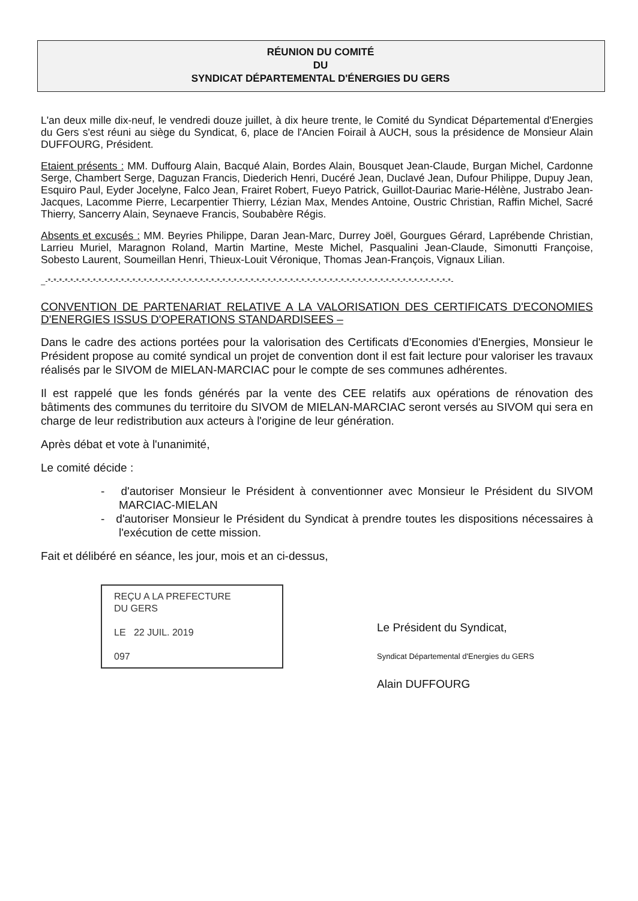RÉUNION DU COMITÉ
DU
SYNDICAT DÉPARTEMENTAL D'ÉNERGIES DU GERS
L'an deux mille dix-neuf, le vendredi douze juillet, à dix heure trente, le Comité du Syndicat Départemental d'Energies du Gers s'est réuni au siège du Syndicat, 6, place de l'Ancien Foirail à AUCH, sous la présidence de Monsieur Alain DUFFOURG, Président.
Etaient présents : MM. Duffourg Alain, Bacqué Alain, Bordes Alain, Bousquet Jean-Claude, Burgan Michel, Cardonne Serge, Chambert Serge, Daguzan Francis, Diederich Henri, Ducéré Jean, Duclavé Jean, Dufour Philippe, Dupuy Jean, Esquiro Paul, Eyder Jocelyne, Falco Jean, Frairet Robert, Fueyo Patrick, Guillot-Dauriac Marie-Hélène, Justrabo Jean-Jacques, Lacomme Pierre, Lecarpentier Thierry, Lézian Max, Mendes Antoine, Oustric Christian, Raffin Michel, Sacré Thierry, Sancerry Alain, Seynaeve Francis, Soubabère Régis.
Absents et excusés : MM. Beyries Philippe, Daran Jean-Marc, Durrey Joël, Gourgues Gérard, Laprébende Christian, Larrieu Muriel, Maragnon Roland, Martin Martine, Meste Michel, Pasqualini Jean-Claude, Simonutti Françoise, Sobesto Laurent, Soumeillan Henri, Thieux-Louit Véronique, Thomas Jean-François, Vignaux Lilian.
_-*-*-*-*-*-*-*-*-*-*-*-*-*-*-*-*-*-*-*-*-*-*-*-*-*-*-*-*-*-*-*-*-*-*-*-*-*-*-*-*-*-*-*-*-*-*-*-*-*-*-*-*-*-*-*-*-*-*-*-*-*-*-*-*-*-*-*-*-*-*-*-*-
CONVENTION DE PARTENARIAT RELATIVE A LA VALORISATION DES CERTIFICATS D'ECONOMIES D'ENERGIES ISSUS D'OPERATIONS STANDARDISEES –
Dans le cadre des actions portées pour la valorisation des Certificats d'Economies d'Energies, Monsieur le Président propose au comité syndical un projet de convention dont il est fait lecture pour valoriser les travaux réalisés par le SIVOM de MIELAN-MARCIAC pour le compte de ses communes adhérentes.
Il est rappelé que les fonds générés par la vente des CEE relatifs aux opérations de rénovation des bâtiments des communes du territoire du SIVOM de MIELAN-MARCIAC seront versés au SIVOM qui sera en charge de leur redistribution aux acteurs à l'origine de leur génération.
Après débat et vote à l'unanimité,
Le comité décide :
- d'autoriser Monsieur le Président à conventionner avec Monsieur le Président du SIVOM MARCIAC-MIELAN
- d'autoriser Monsieur le Président du Syndicat à prendre toutes les dispositions nécessaires à l'exécution de cette mission.
Fait et délibéré en séance, les jour, mois et an ci-dessus,
REÇU A LA PREFECTURE
DU GERS
LE 22 JUIL. 2019
097
Le Président du Syndicat,
Syndicat Départemental d'Energies du GERS
Alain DUFFOURG